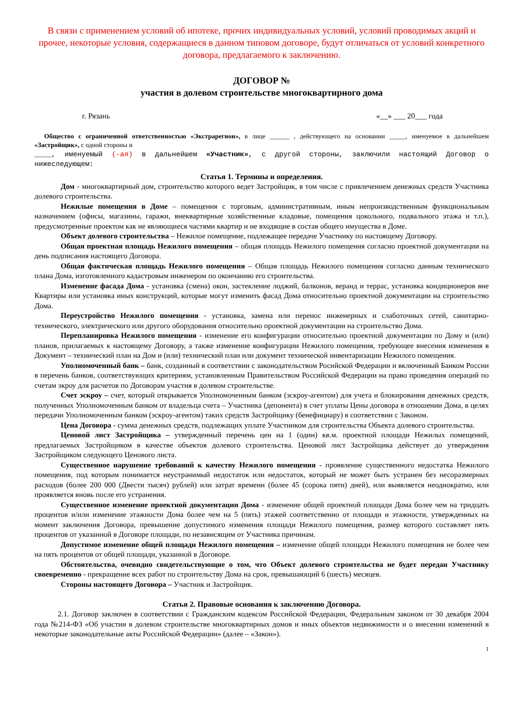В связи с применением условий об ипотеке, прочих индивидуальных условий, условий проводимых акций и прочее, некоторые условия, содержащиеся в данном типовом договоре, будут отличаться от условий конкретного договора, предлагаемого к заключению.
ДОГОВОР №
участия в долевом строительстве многоквартирного дома
г. Рязань «__» ___ 20___ года
Общество с ограниченной ответственностью «Экстрарегион», в лице ______ , действующего на основании _____, именуемое в дальнейшем «Застройщик», с одной стороны и
____, именуемый (-ая) в дальнейшем «Участник», с другой стороны, заключили настоящий Договор о нижеследующем:
Статья 1. Термины и определения.
Дом - многоквартирный дом, строительство которого ведет Застройщик, в том числе с привлечением денежных средств Участника долевого строительства.
Нежилые помещения в Доме – помещения с торговым, административным, иным непроизводственным функциональным назначением (офисы, магазины, гаражи, внеквартирные хозяйственные кладовые, помещения цокольного, подвального этажа и т.п.), предусмотренные проектом как не являющиеся частями квартир и не входящие в состав общего имущества в Доме.
Объект долевого строительства – Нежилое помещение, подлежащее передаче Участнику по настоящему Договору.
Общая проектная площадь Нежилого помещения – общая площадь Нежилого помещения согласно проектной документации на день подписания настоящего Договора.
Общая фактическая площадь Нежилого помещения – Общая площадь Нежилого помещения согласно данным технического плана Дома, изготовленного кадастровым инженером по окончанию его строительства.
Изменение фасада Дома - установка (смена) окон, застекление лоджий, балконов, веранд и террас, установка кондиционеров вне Квартиры или установка иных конструкций, которые могут изменить фасад Дома относительно проектной документации на строительство Дома.
Переустройство Нежилого помещения - установка, замена или перенос инженерных и слаботочных сетей, санитарно-технического, электрического или другого оборудования относительно проектной документации на строительство Дома.
Перепланировка Нежилого помещения - изменение его конфигурации относительно проектной документации по Дому и (или) планов, прилагаемых к настоящему Договору, а также изменение конфигурации Нежилого помещения, требующее внесения изменения в Документ – технический план на Дом и (или) технический план или документ технической инвентаризации Нежилого помещения.
Уполномоченный банк – банк, созданный в соответствии с законодательством Росийской Федерации и включенный Банком России в перечень банков, соответствующих критериям, установленным Правительством Российской Федерации на право проведения операций по счетам экроу для расчетов по Договорам участия в долевом строительстве.
Счет эскроу – счет, который открывается Уполномоченным банком (эскроу-агентом) для учета и блокирования денежных средств, полученных Уполномоченным банком от владельца счета – Участника (депонента) в счет уплаты Цены договора в отношении Дома, в целях передачи Уполномоченным банком (эскроу-агентом) таких средств Застройщику (бенефициару) в соответствии с Законом.
Цена Договора - сумма денежных средств, подлежащих уплате Участником для строительства Объекта долевого строительства.
Ценовой лист Застройщика – утвержденный перечень цен на 1 (один) кв.м. проектной площади Нежилых помещений, предлагаемых Застройщиком в качестве объектов долевого строительства. Ценовой лист Застройщика действует до утверждения Застройщиком следующего Ценового листа.
Существенное нарушение требований к качеству Нежилого помещения - проявление существенного недостатка Нежилого помещения, под которым понимается неустранимый недостаток или недостаток, который не может быть устранен без несоразмерных расходов (более 200 000 (Двести тысяч) рублей) или затрат времени (более 45 (сорока пяти) дней), или выявляется неоднократно, или проявляется вновь после его устранения.
Существенное изменение проектной документации Дома - изменение общей проектной площади Дома более чем на тридцать процентов и/или изменение этажности Дома более чем на 5 (пять) этажей соответственно от площади и этажности, утвержденных на момент заключения Договора, превышение допустимого изменения площади Нежилого помещения, размер которого составляет пять процентов от указанной в Договоре площади, по независящим от Участника причинам.
Допустимое изменение общей площади Нежилого помещения – изменение общей площади Нежилого помещения не более чем на пять процентов от общей площади, указанной в Договоре.
Обстоятельства, очевидно свидетельствующие о том, что Объект долевого строительства не будет передан Участнику своевременно - прекращение всех работ по строительству Дома на срок, превышающий 6 (шесть) месяцев.
Стороны настоящего Договора – Участник и Застройщик.
Статья 2. Правовые основания к заключению Договора.
2.1. Договор заключен в соответствии с Гражданским кодексом Российской Федерации, Федеральным законом от 30 декабря 2004 года №214-ФЗ «Об участии в долевом строительстве многоквартирных домов и иных объектов недвижимости и о внесении изменений в некоторые законодательные акты Российской Федерации» (далее – «Закон»).
1